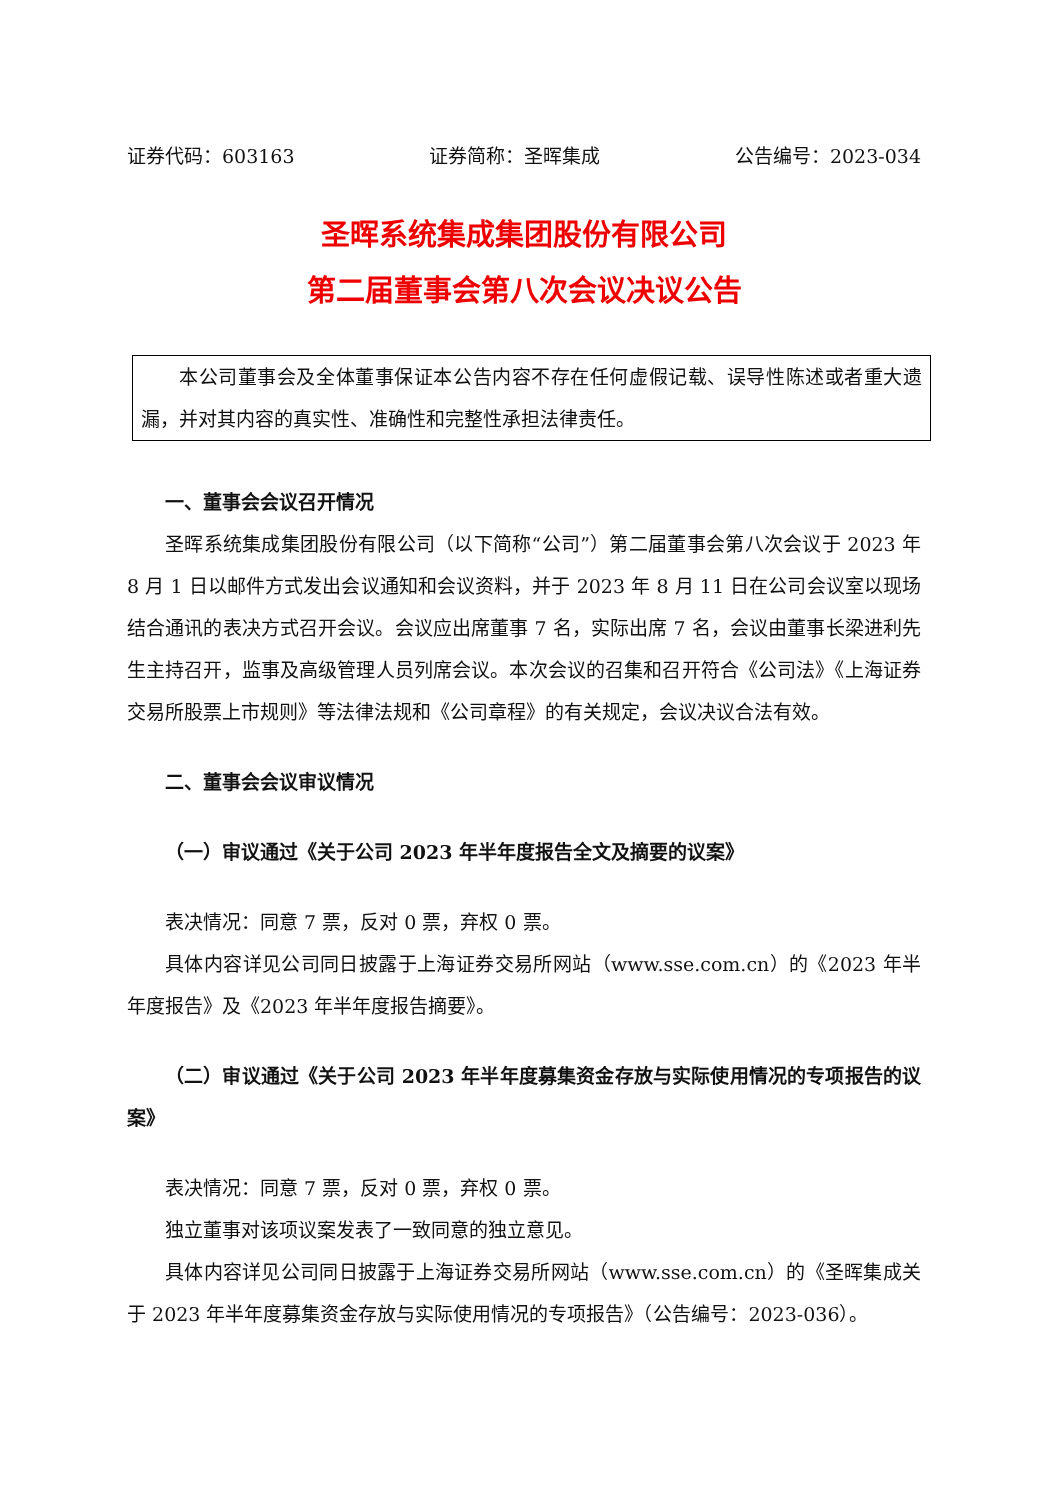证券代码：603163 证券简称：圣晖集成 公告编号：2023-034
圣晖系统集成集团股份有限公司
第二届董事会第八次会议决议公告
本公司董事会及全体董事保证本公告内容不存在任何虚假记载、误导性陈述或者重大遗漏，并对其内容的真实性、准确性和完整性承担法律责任。
一、董事会会议召开情况
圣晖系统集成集团股份有限公司（以下简称“公司”）第二届董事会第八次会议于 2023 年 8 月 1 日以邮件方式发出会议通知和会议资料，并于 2023 年 8 月 11 日在公司会议室以现场结合通讯的表决方式召开会议。会议应出席董事 7 名，实际出席 7 名，会议由董事长梁进利先生主持召开，监事及高级管理人员列席会议。本次会议的召集和召开符合《公司法》《上海证券交易所股票上市规则》等法律法规和《公司章程》的有关规定，会议决议合法有效。
二、董事会会议审议情况
（一）审议通过《关于公司 2023 年半年度报告全文及摘要的议案》
表决情况：同意 7 票，反对 0 票，弃权 0 票。
具体内容详见公司同日披露于上海证券交易所网站（www.sse.com.cn）的《2023 年半年度报告》及《2023 年半年度报告摘要》。
（二）审议通过《关于公司 2023 年半年度募集资金存放与实际使用情况的专项报告的议案》
表决情况：同意 7 票，反对 0 票，弃权 0 票。
独立董事对该项议案发表了一致同意的独立意见。
具体内容详见公司同日披露于上海证券交易所网站（www.sse.com.cn）的《圣晖集成关于 2023 年半年度募集资金存放与实际使用情况的专项报告》（公告编号：2023-036）。